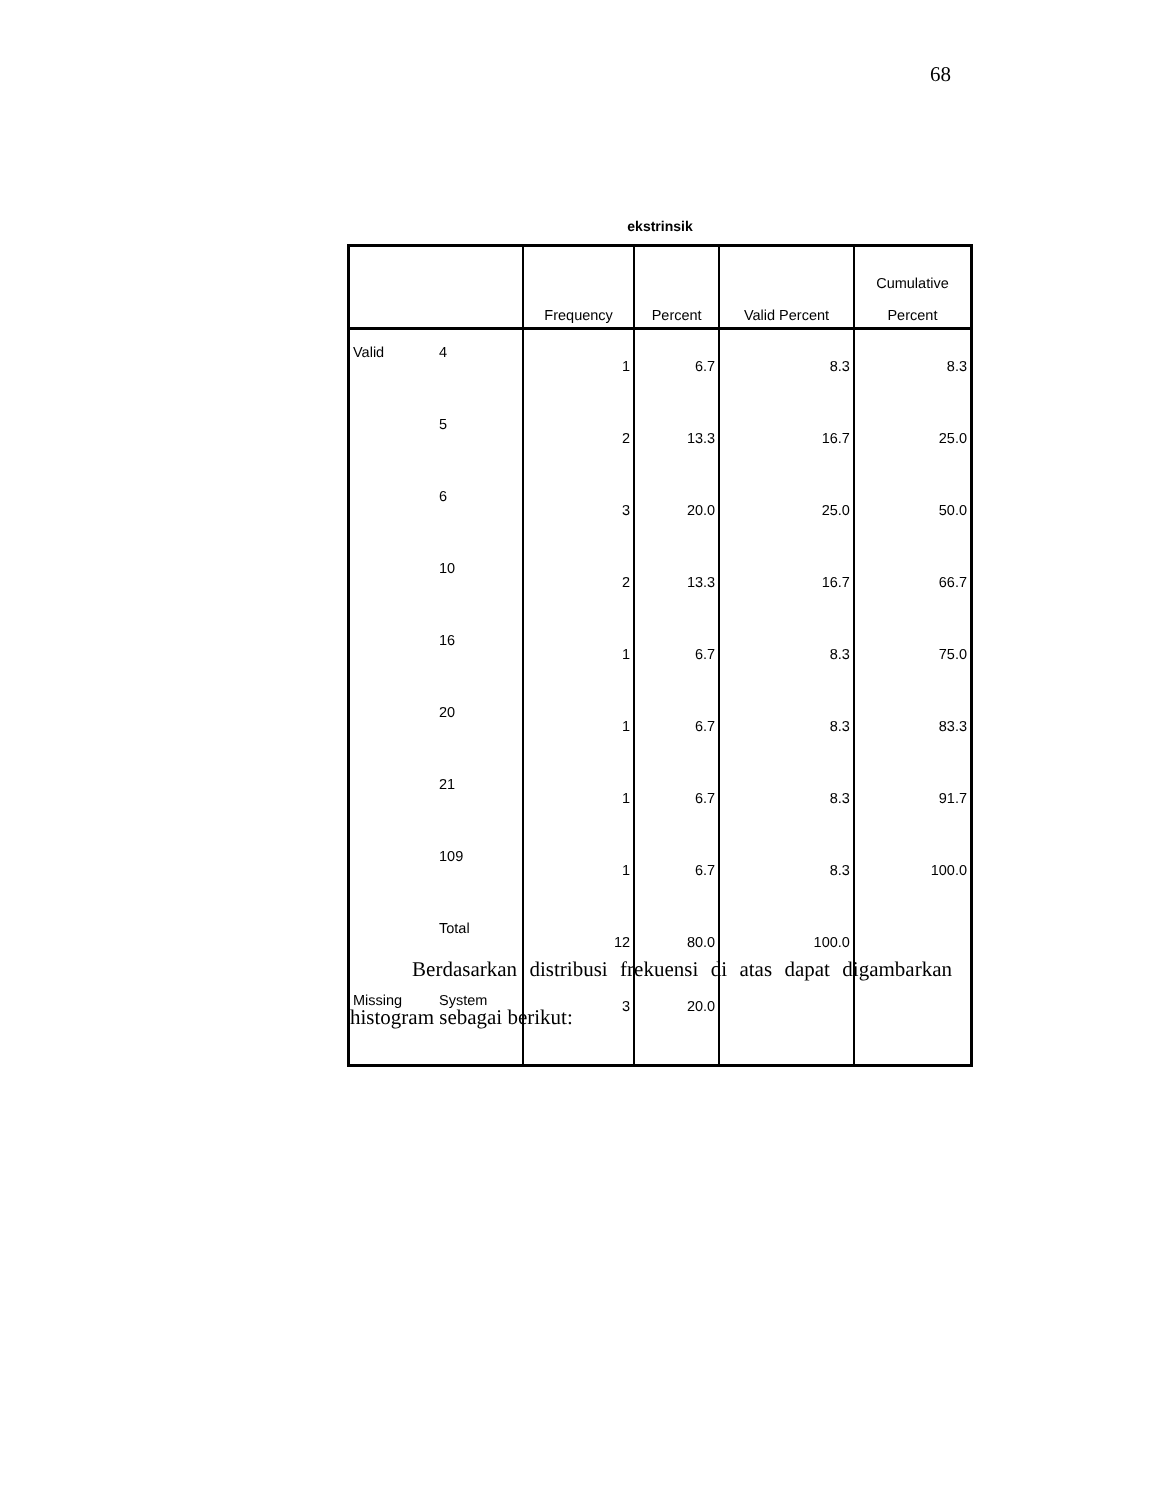68
ekstrinsik
| | | Frequency | Percent | Valid Percent | Cumulative Percent |
| --- | --- | --- | --- | --- | --- |
| Valid | 4 | 1 | 6.7 | 8.3 | 8.3 |
| | 5 | 2 | 13.3 | 16.7 | 25.0 |
| | 6 | 3 | 20.0 | 25.0 | 50.0 |
| | 10 | 2 | 13.3 | 16.7 | 66.7 |
| | 16 | 1 | 6.7 | 8.3 | 75.0 |
| | 20 | 1 | 6.7 | 8.3 | 83.3 |
| | 21 | 1 | 6.7 | 8.3 | 91.7 |
| | 109 | 1 | 6.7 | 8.3 | 100.0 |
| | Total | 12 | 80.0 | 100.0 | |
| Missing | System | 3 | 20.0 | | |
Berdasarkan distribusi frekuensi di atas dapat digambarkan histogram sebagai berikut: